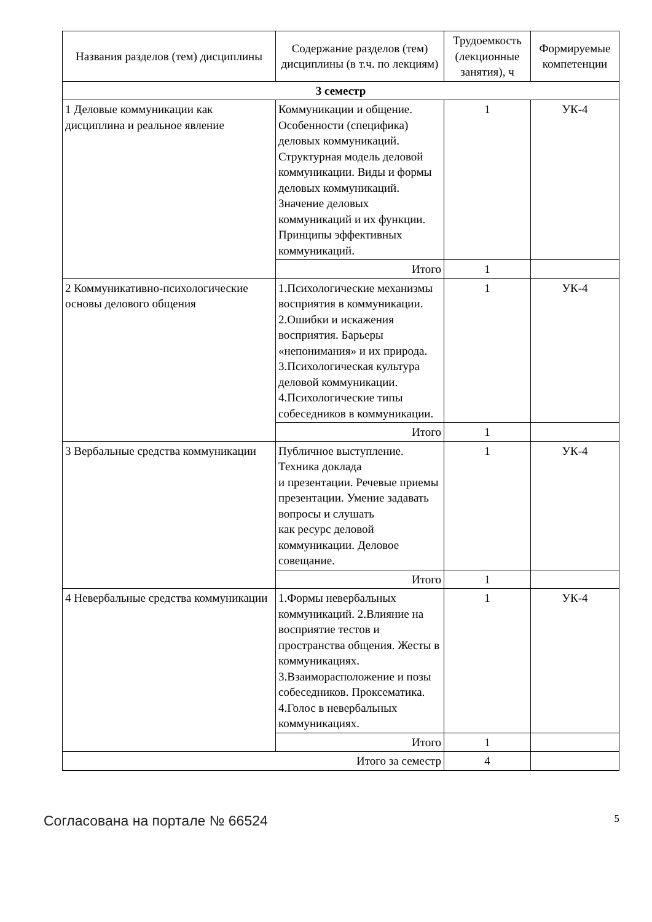| Названия разделов (тем) дисциплины | Содержание разделов (тем) дисциплины (в т.ч. по лекциям) | Трудоемкость (лекционные занятия), ч | Формируемые компетенции |
| --- | --- | --- | --- |
| 3 семестр | | | |
| 1 Деловые коммуникации как дисциплина и реальное явление | Коммуникации и общение. Особенности (специфика) деловых коммуникаций. Структурная модель деловой коммуникации. Виды и формы деловых коммуникаций. Значение деловых коммуникаций и их функции. Принципы эффективных коммуникаций. | 1 | УК-4 |
| | Итого | 1 | |
| 2 Коммуникативно-психологические основы делового общения | 1.Психологические механизмы восприятия в коммуникации. 2.Ошибки и искажения восприятия. Барьеры «непонимания» и их природа. 3.Психологическая культура деловой коммуникации. 4.Психологические типы собеседников в коммуникации. | 1 | УК-4 |
| | Итого | 1 | |
| 3 Вербальные средства коммуникации | Публичное выступление. Техника доклада и презентации. Речевые приемы презентации. Умение задавать вопросы и слушать как ресурс деловой коммуникации. Деловое совещание. | 1 | УК-4 |
| | Итого | 1 | |
| 4 Невербальные средства коммуникации | 1.Формы невербальных коммуникаций. 2.Влияние на восприятие тестов и пространства общения. Жесты в коммуникациях. 3.Взаиморасположение и позы собеседников. Проксематика. 4.Голос в невербальных коммуникациях. | 1 | УК-4 |
| | Итого | 1 | |
| Итого за семестр | | 4 | |
Согласована на портале № 66524 5